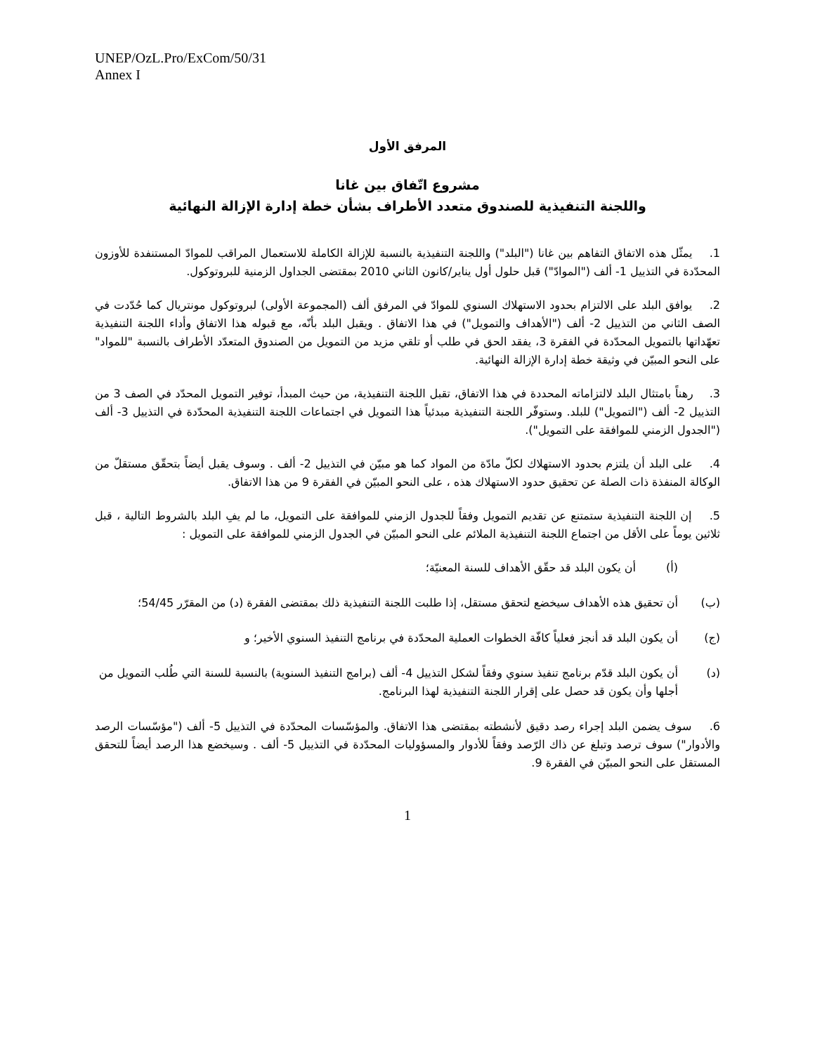UNEP/OzL.Pro/ExCom/50/31
Annex I
المرفق الأول
مشروع اتّفاق بين غانا
واللجنة التنفيذية للصندوق متعدد الأطراف بشأن خطة إدارة الإزالة النهائية
1. يمثّل هذه الاتفاق التفاهم بين غانا ("البلد") واللجنة التنفيذية بالنسبة للإزالة الكاملة للاستعمال المراقب للموادّ المستنفدة للأوزون المحدّدة في التذييل 1- ألف ("الموادّ") قبل حلول أول يناير/كانون الثاني 2010 بمقتضى الجداول الزمنية للبروتوكول.
2. يوافق البلد على الالتزام بحدود الاستهلاك السنوي للموادّ في المرفق ألف (المجموعة الأولى) لبروتوكول مونتريال كما حُدّدت في الصف الثاني من التذييل 2- ألف ("الأهداف والتمويل") في هذا الاتفاق . ويقبل البلد بأنّه، مع قبوله هذا الاتفاق وأداء اللجنة التنفيذية تعهّداتها بالتمويل المحدّدة في الفقرة 3، يفقد الحق في طلب أو تلقي مزيد من التمويل من الصندوق المتعدّد الأطراف بالنسبة "للمواد" على النحو المبيّن في وثيقة خطة إدارة الإزالة النهائية.
3. رهناً بامتثال البلد لالتزاماته المحددة في هذا الاتفاق، تقبل اللجنة التنفيذية، من حيث المبدأ، توفير التمويل المحدّد في الصف 3 من التذييل 2- ألف ("التمويل") للبلد. وستوفّر اللجنة التنفيذية مبدئياً هذا التمويل في اجتماعات اللجنة التنفيذية المحدّدة في التذييل 3- ألف ("الجدول الزمني للموافقة على التمويل").
4. على البلد أن يلتزم بحدود الاستهلاك لكلّ مادّة من المواد كما هو مبيّن في التذييل 2- ألف . وسوف يقبل أيضاً بتحقّق مستقلّ من الوكالة المنفذة ذات الصلة عن تحقيق حدود الاستهلاك هذه ، على النحو المبيّن في الفقرة 9 من هذا الاتفاق.
5. إن اللجنة التنفيذية ستمتنع عن تقديم التمويل وفقاً للجدول الزمني للموافقة على التمويل، ما لم يفِ البلد بالشروط التالية ، قبل ثلاثين يوماً على الأقل من اجتماع اللجنة التنفيذية الملائم على النحو المبيّن في الجدول الزمني للموافقة على التمويل :
(أ) أن يكون البلد قد حقّق الأهداف للسنة المعنيّة؛
(ب) أن تحقيق هذه الأهداف سيخضع لتحقق مستقل، إذا طلبت اللجنة التنفيذية ذلك بمقتضى الفقرة (د) من المقرّر 54/45؛
(ج) أن يكون البلد قد أنجز فعلياً كافّة الخطوات العملية المحدّدة في برنامج التنفيذ السنوي الأخير؛ و
(د) أن يكون البلد قدّم برنامج تنفيذ سنوي وفقاً لشكل التذييل 4- ألف (برامج التنفيذ السنوية) بالنسبة للسنة التي طُلب التمويل من أجلها وأن يكون قد حصل على إقرار اللجنة التنفيذية لهذا البرنامج.
6. سوف يضمن البلد إجراء رصد دقيق لأنشطته بمقتضى هذا الاتفاق. والمؤسّسات المحدّدة في التذييل 5- ألف ("مؤسّسات الرصد والأدوار") سوف ترصد وتبلغ عن ذاك الرّصد وفقاً للأدوار والمسؤوليات المحدّدة في التذييل 5- ألف . وسيخضع هذا الرصد أيضاً للتحقق المستقل على النحو المبيّن في الفقرة 9.
1